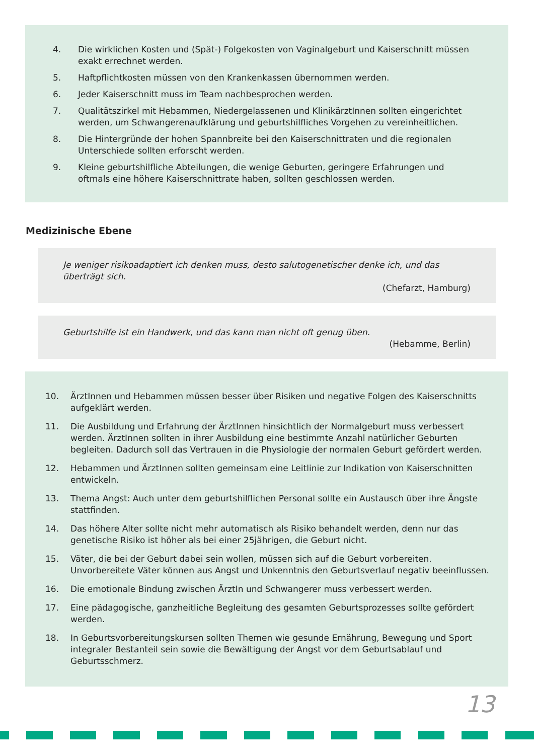4. Die wirklichen Kosten und (Spät-) Folgekosten von Vaginalgeburt und Kaiserschnitt müssen exakt errechnet werden.
5. Haftpflichtkosten müssen von den Krankenkassen übernommen werden.
6. Jeder Kaiserschnitt muss im Team nachbesprochen werden.
7. Qualitätszirkel mit Hebammen, Niedergelassenen und KlinikärztInnen sollten eingerichtet werden, um Schwangerenaufklärung und geburtshilfliches Vorgehen zu vereinheitlichen.
8. Die Hintergründe der hohen Spannbreite bei den Kaiserschnittraten und die regionalen Unterschiede sollten erforscht werden.
9. Kleine geburtshilfliche Abteilungen, die wenige Geburten, geringere Erfahrungen und oftmals eine höhere Kaiserschnittrate haben, sollten geschlossen werden.
Medizinische Ebene
Je weniger risikoadaptiert ich denken muss, desto salutogenetischer denke ich, und das überträgt sich.
(Chefarzt, Hamburg)
Geburtshilfe ist ein Handwerk, und das kann man nicht oft genug üben.
(Hebamme, Berlin)
10. ÄrztInnen und Hebammen müssen besser über Risiken und negative Folgen des Kaiserschnitts aufgeklärt werden.
11. Die Ausbildung und Erfahrung der ÄrztInnen hinsichtlich der Normalgeburt muss verbessert werden. ÄrztInnen sollten in ihrer Ausbildung eine bestimmte Anzahl natürlicher Geburten begleiten. Dadurch soll das Vertrauen in die Physiologie der normalen Geburt gefördert werden.
12. Hebammen und ÄrztInnen sollten gemeinsam eine Leitlinie zur Indikation von Kaiserschnitten entwickeln.
13. Thema Angst: Auch unter dem geburtshilflichen Personal sollte ein Austausch über ihre Ängste stattfinden.
14. Das höhere Alter sollte nicht mehr automatisch als Risiko behandelt werden, denn nur das genetische Risiko ist höher als bei einer 25jährigen, die Geburt nicht.
15. Väter, die bei der Geburt dabei sein wollen, müssen sich auf die Geburt vorbereiten. Unvorbereitete Väter können aus Angst und Unkenntnis den Geburtsverlauf negativ beeinflussen.
16. Die emotionale Bindung zwischen ÄrztIn und Schwangerer muss verbessert werden.
17. Eine pädagogische, ganzheitliche Begleitung des gesamten Geburtsprozesses sollte gefördert werden.
18. In Geburtsvorbereitungskursen sollten Themen wie gesunde Ernährung, Bewegung und Sport integraler Bestanteil sein sowie die Bewältigung der Angst vor dem Geburtsablauf und Geburtsschmerz.
13